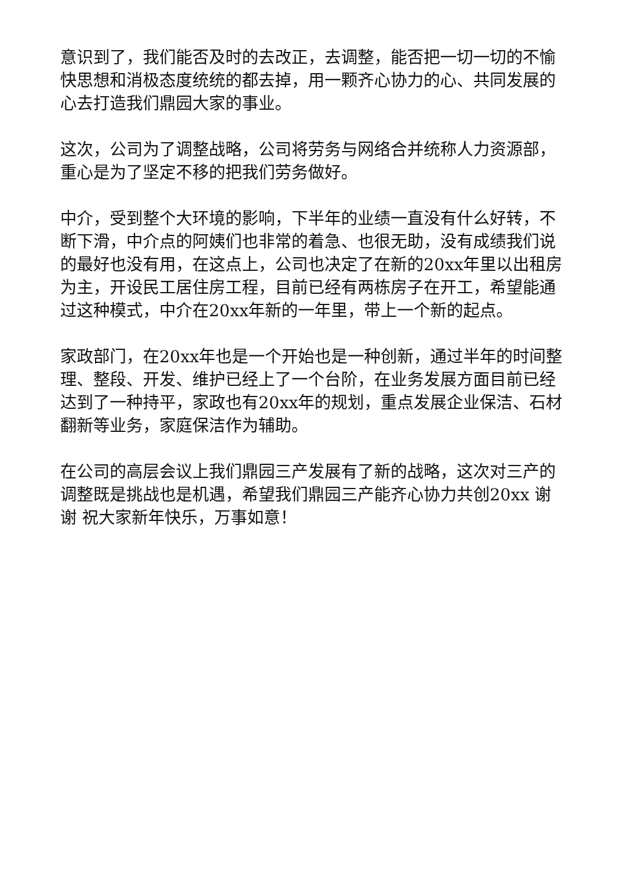意识到了，我们能否及时的去改正，去调整，能否把一切一切的不愉快思想和消极态度统统的都去掉，用一颗齐心协力的心、共同发展的心去打造我们鼎园大家的事业。
这次，公司为了调整战略，公司将劳务与网络合并统称人力资源部，重心是为了坚定不移的把我们劳务做好。
中介，受到整个大环境的影响，下半年的业绩一直没有什么好转，不断下滑，中介点的阿姨们也非常的着急、也很无助，没有成绩我们说的最好也没有用，在这点上，公司也决定了在新的20xx年里以出租房为主，开设民工居住房工程，目前已经有两栋房子在开工，希望能通过这种模式，中介在20xx年新的一年里，带上一个新的起点。
家政部门，在20xx年也是一个开始也是一种创新，通过半年的时间整理、整段、开发、维护已经上了一个台阶，在业务发展方面目前已经达到了一种持平，家政也有20xx年的规划，重点发展企业保洁、石材翻新等业务，家庭保洁作为辅助。
在公司的高层会议上我们鼎园三产发展有了新的战略，这次对三产的调整既是挑战也是机遇，希望我们鼎园三产能齐心协力共创20xx 谢谢 祝大家新年快乐，万事如意！